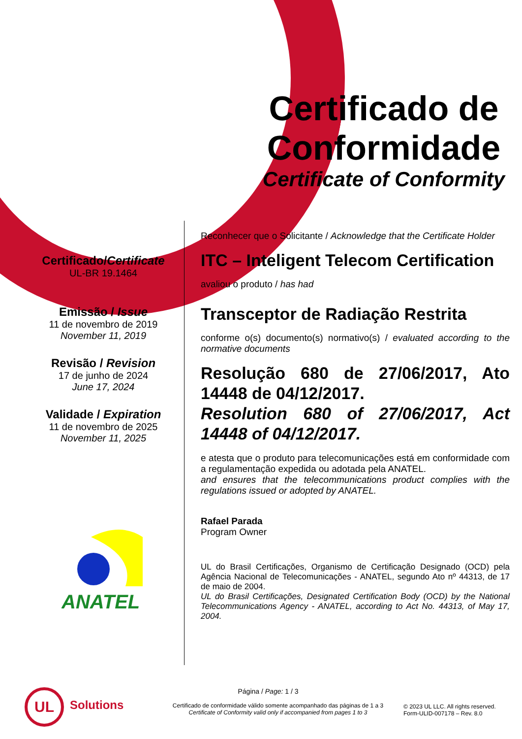Certificado de Conformidade
Certificate of Conformity
Certificado/Certificate
UL-BR 19.1464
Emissão / Issue
11 de novembro de 2019
November 11, 2019
Revisão / Revision
17 de junho de 2024
June 17, 2024
Validade / Expiration
11 de novembro de 2025
November 11, 2025
Reconhecer que o Solicitante / Acknowledge that the Certificate Holder
ITC – Inteligent Telecom Certification
avaliou o produto / has had
Transceptor de Radiação Restrita
conforme o(s) documento(s) normativo(s) / evaluated according to the normative documents
Resolução 680 de 27/06/2017, Ato 14448 de 04/12/2017.
Resolution 680 of 27/06/2017, Act 14448 of 04/12/2017.
e atesta que o produto para telecomunicações está em conformidade com a regulamentação expedida ou adotada pela ANATEL.
and ensures that the telecommunications product complies with the regulations issued or adopted by ANATEL.
Rafael Parada
Program Owner
UL do Brasil Certificações, Organismo de Certificação Designado (OCD) pela Agência Nacional de Telecomunicações - ANATEL, segundo Ato nº 44313, de 17 de maio de 2004.
UL do Brasil Certificações, Designated Certification Body (OCD) by the National Telecommunications Agency - ANATEL, according to Act No. 44313, of May 17, 2004.
ANATEL
UL
Solutions
Página / Page: 1 / 3
Certificado de conformidade válido somente acompanhado das páginas de 1 a 3
Certificate of Conformity valid only if accompanied from pages 1 to 3
© 2023 UL LLC. All rights reserved.
Form-ULID-007178 – Rev. 8.0